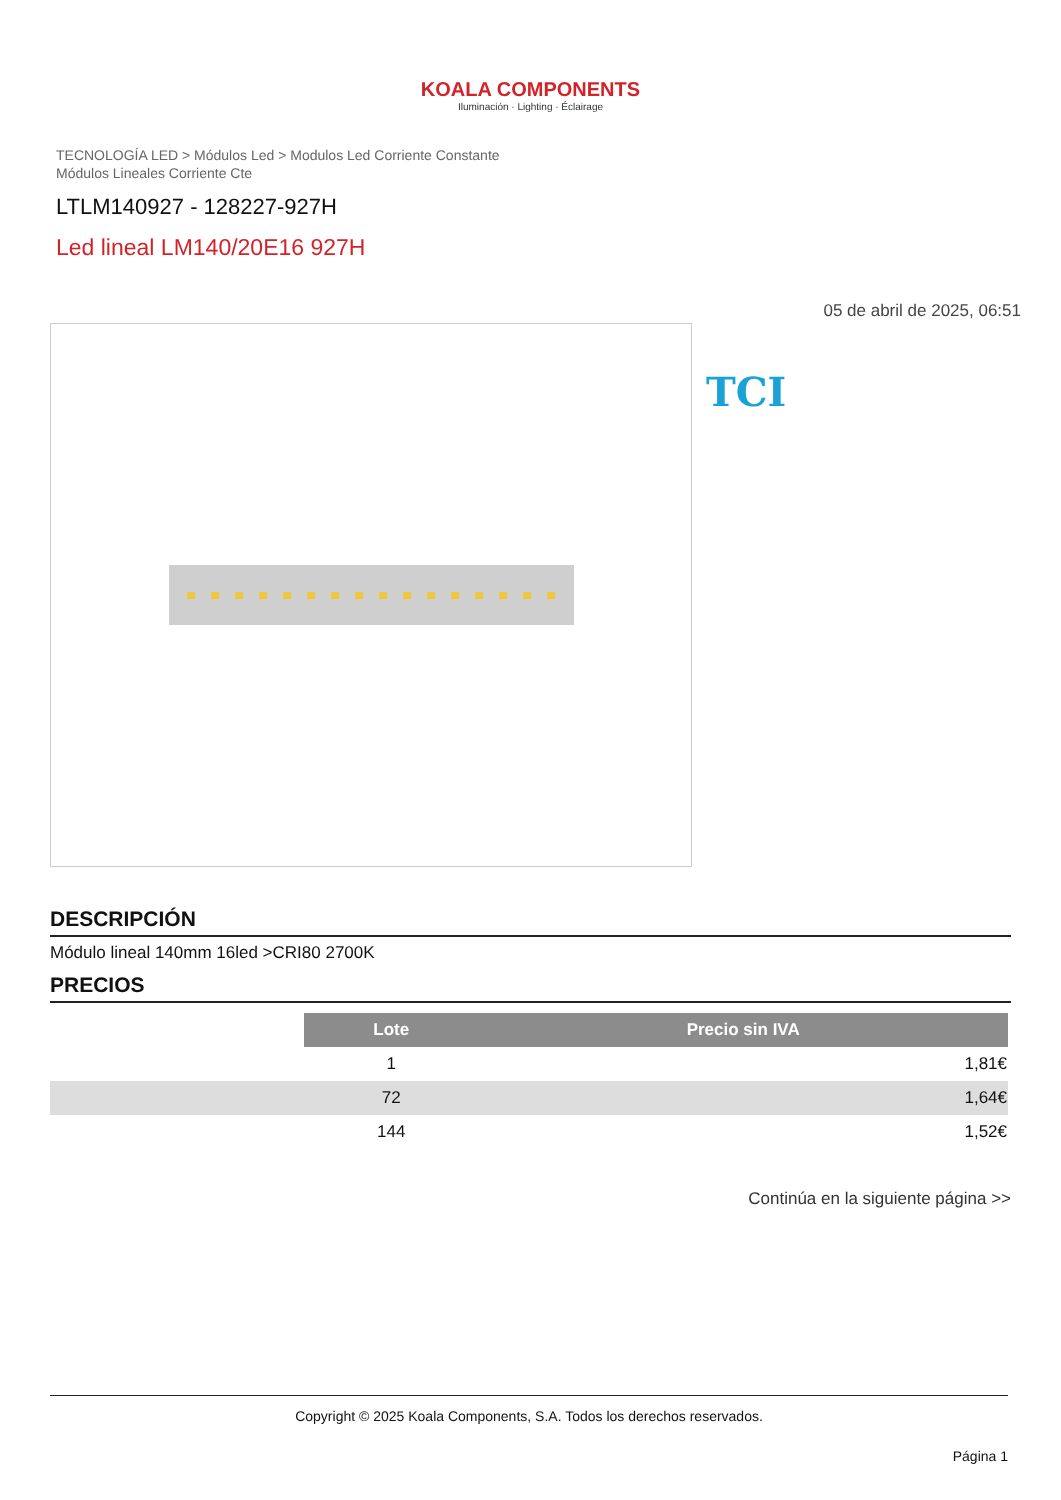KOALA COMPONENTS
Iluminación · Lighting · Éclairage
TECNOLOGÍA LED > Módulos Led > Modulos Led Corriente Constante
Módulos Lineales Corriente Cte
LTLM140927 - 128227-927H
Led lineal LM140/20E16 927H
05 de abril de 2025, 06:51
TCI
DESCRIPCIÓN
Módulo lineal 140mm 16led >CRI80 2700K
PRECIOS
| | Lote | Precio sin IVA |
| | 1 | 1,81€ |
| | 72 | 1,64€ |
| | 144 | 1,52€ |
Continúa en la siguiente página >>
Copyright © 2025 Koala Components, S.A. Todos los derechos reservados.
Página 1